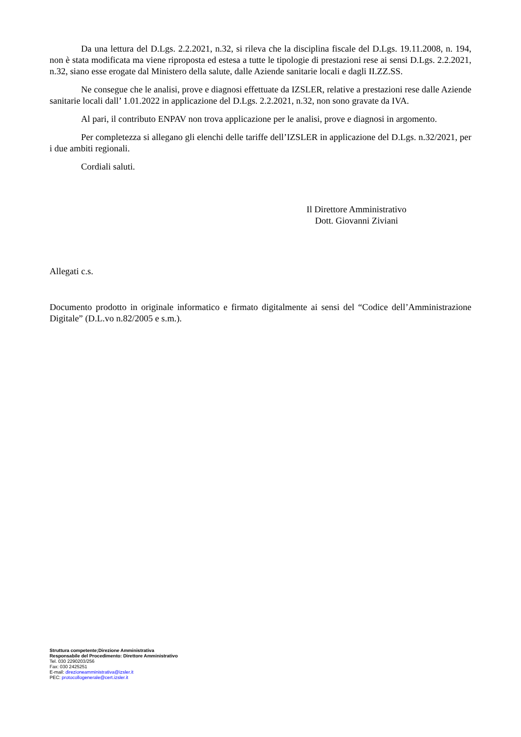Da una lettura del D.Lgs. 2.2.2021, n.32, si rileva che la disciplina fiscale del D.Lgs. 19.11.2008, n. 194, non è stata modificata ma viene riproposta ed estesa a tutte le tipologie di prestazioni rese ai sensi D.Lgs. 2.2.2021, n.32, siano esse erogate dal Ministero della salute, dalle Aziende sanitarie locali e dagli II.ZZ.SS.
Ne consegue che le analisi, prove e diagnosi effettuate da IZSLER, relative a prestazioni rese dalle Aziende sanitarie locali dall’ 1.01.2022 in applicazione del D.Lgs. 2.2.2021, n.32, non sono gravate da IVA.
Al pari, il contributo ENPAV non trova applicazione per le analisi, prove e diagnosi in argomento.
Per completezza si allegano gli elenchi delle tariffe dell’IZSLER in applicazione del D.Lgs. n.32/2021, per i due ambiti regionali.
Cordiali saluti.
Il Direttore Amministrativo
Dott. Giovanni Ziviani
Allegati c.s.
Documento prodotto in originale informatico e firmato digitalmente ai sensi del “Codice dell’Amministrazione Digitale” (D.L.vo n.82/2005 e s.m.).
Struttura competente;Direzione Amministrativa
Responsabile del Procedimento: Direttore Amministrativo
Tel. 030 2290203/256
Fax: 030 2425251
E-mail: direzioneamministrativa@izsler.it
PEC: protocollogenerale@cert.izsler.it